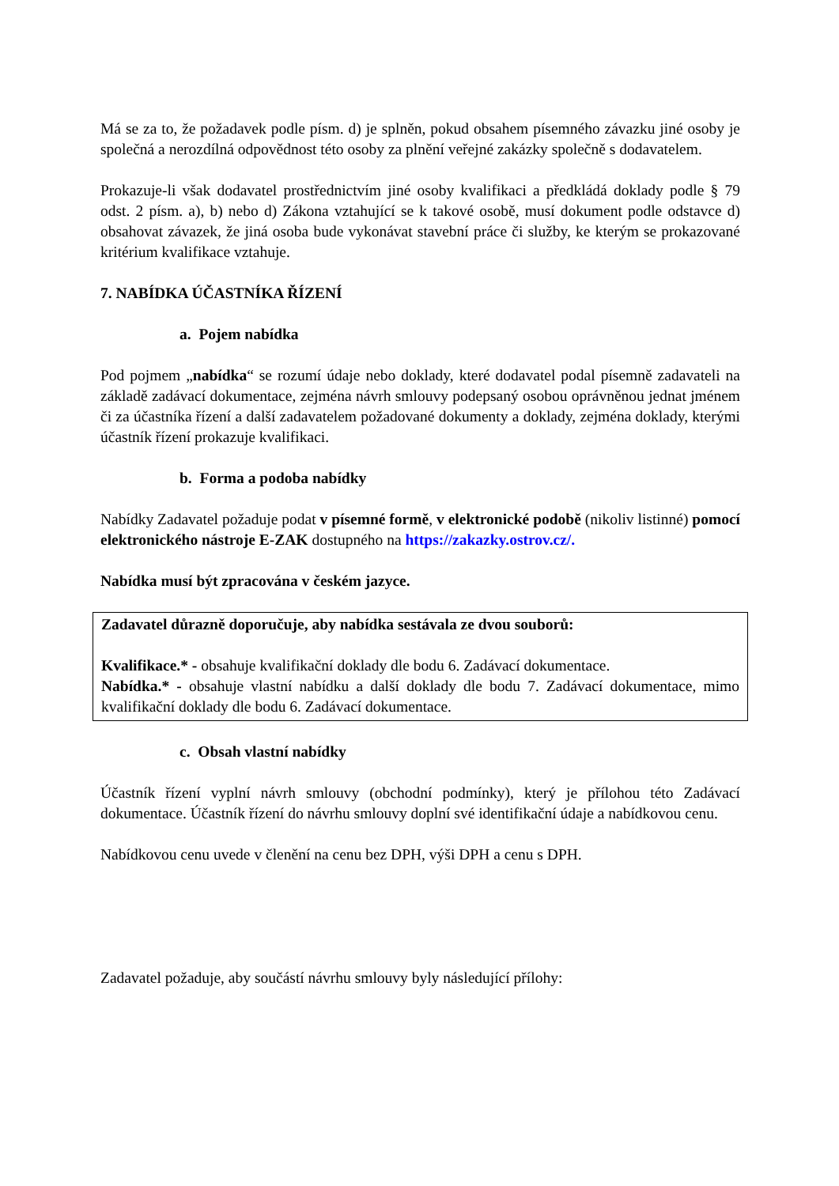Má se za to, že požadavek podle písm. d) je splněn, pokud obsahem písemného závazku jiné osoby je společná a nerozdílná odpovědnost této osoby za plnění veřejné zakázky společně s dodavatelem.
Prokazuje-li však dodavatel prostřednictvím jiné osoby kvalifikaci a předkládá doklady podle § 79 odst. 2 písm. a), b) nebo d) Zákona vztahující se k takové osobě, musí dokument podle odstavce d) obsahovat závazek, že jiná osoba bude vykonávat stavební práce či služby, ke kterým se prokazované kritérium kvalifikace vztahuje.
7. NABÍDKA ÚČASTNÍKA ŘÍZENÍ
a. Pojem nabídka
Pod pojmem „nabídka“ se rozumí údaje nebo doklady, které dodavatel podal písemně zadavateli na základě zadávací dokumentace, zejména návrh smlouvy podepsaný osobou oprávněnou jednat jménem či za účastníka řízení a další zadavatelem požadované dokumenty a doklady, zejména doklady, kterými účastník řízení prokazuje kvalifikaci.
b. Forma a podoba nabídky
Nabídky Zadavatel požaduje podat v písemné formě, v elektronické podobě (nikoliv listinné) pomocí elektronického nástroje E-ZAK dostupného na https://zakazky.ostrov.cz/.
Nabídka musí být zpracována v českém jazyce.
Zadavatel důrazně doporučuje, aby nabídka sestávala ze dvou souborů:
Kvalifikace.* - obsahuje kvalifikační doklady dle bodu 6. Zadávací dokumentace.
Nabídka.* - obsahuje vlastní nabídku a další doklady dle bodu 7. Zadávací dokumentace, mimo kvalifikační doklady dle bodu 6. Zadávací dokumentace.
c. Obsah vlastní nabídky
Účastník řízení vyplní návrh smlouvy (obchodní podmínky), který je přílohou této Zadávací dokumentace. Účastník řízení do návrhu smlouvy doplní své identifikační údaje a nabídkovou cenu.
Nabídkovou cenu uvede v členění na cenu bez DPH, výši DPH a cenu s DPH.
Zadavatel požaduje, aby součástí návrhu smlouvy byly následující přílohy: